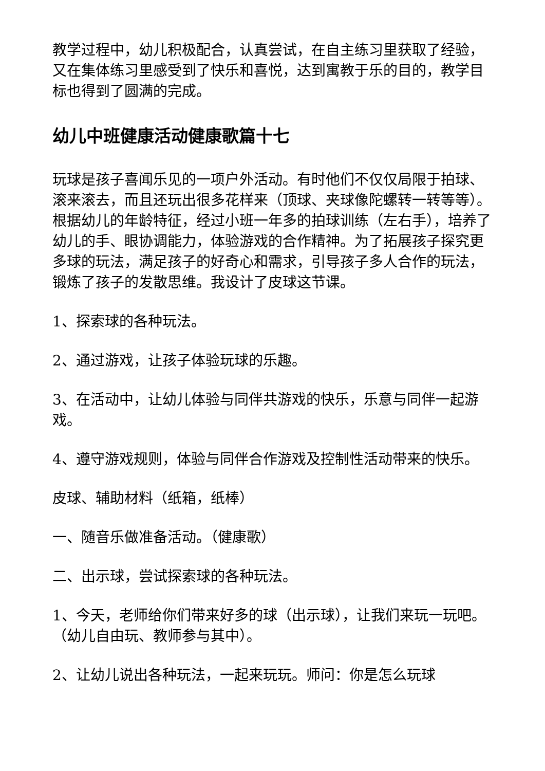教学过程中，幼儿积极配合，认真尝试，在自主练习里获取了经验，又在集体练习里感受到了快乐和喜悦，达到寓教于乐的目的，教学目标也得到了圆满的完成。
幼儿中班健康活动健康歌篇十七
玩球是孩子喜闻乐见的一项户外活动。有时他们不仅仅局限于拍球、滚来滚去，而且还玩出很多花样来（顶球、夹球像陀螺转一转等等）。根据幼儿的年龄特征，经过小班一年多的拍球训练（左右手），培养了幼儿的手、眼协调能力，体验游戏的合作精神。为了拓展孩子探究更多球的玩法，满足孩子的好奇心和需求，引导孩子多人合作的玩法，锻炼了孩子的发散思维。我设计了皮球这节课。
1、探索球的各种玩法。
2、通过游戏，让孩子体验玩球的乐趣。
3、在活动中，让幼儿体验与同伴共游戏的快乐，乐意与同伴一起游戏。
4、遵守游戏规则，体验与同伴合作游戏及控制性活动带来的快乐。
皮球、辅助材料（纸箱，纸棒）
一、随音乐做准备活动。（健康歌）
二、出示球，尝试探索球的各种玩法。
1、今天，老师给你们带来好多的球（出示球），让我们来玩一玩吧。（幼儿自由玩、教师参与其中）。
2、让幼儿说出各种玩法，一起来玩玩。师问：你是怎么玩球